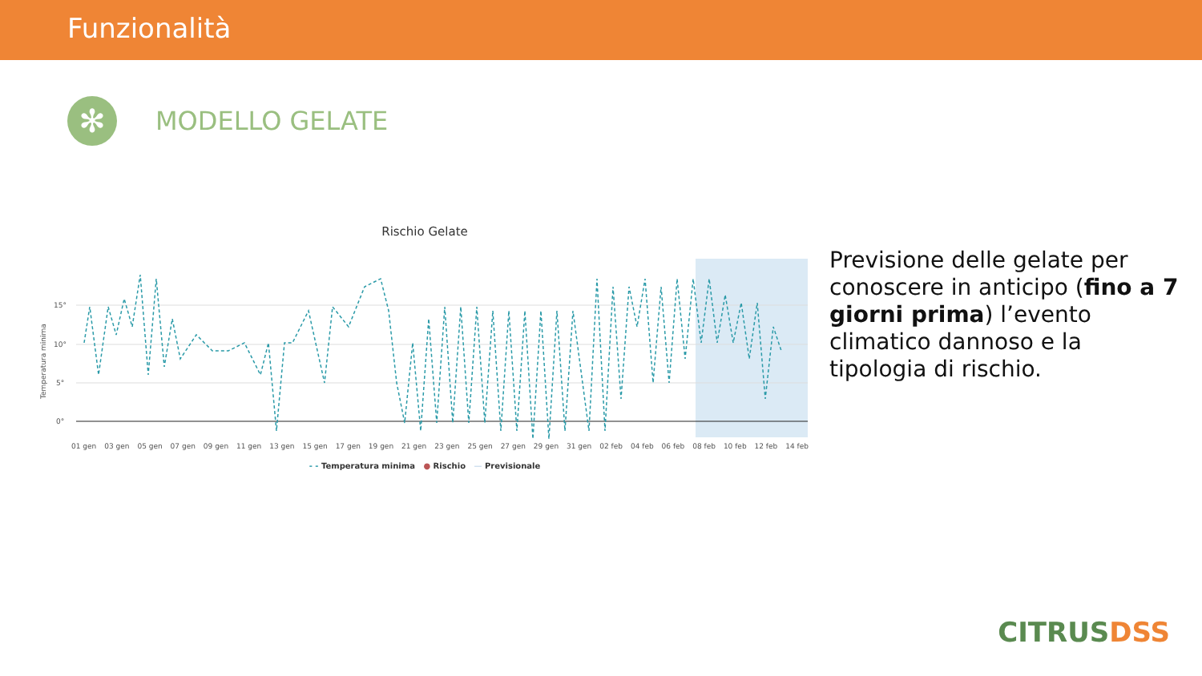Funzionalità
✻
MODELLO GELATE
Rischio Gelate
15°
10°
5°
0°
Temperatura minima
01 gen 03 gen 05 gen 07 gen 09 gen 11 gen 13 gen 15 gen 17 gen 19 gen 21 gen 23 gen 25 gen 27 gen 29 gen 31 gen 02 feb 04 feb 06 feb 08 feb 10 feb 12 feb 14 feb
- - Temperatura minima ● Rischio — Previsionale
Previsione delle gelate per conoscere in anticipo (fino a 7 giorni prima) l’evento climatico dannoso e la tipologia di rischio.
CITRUSDSS